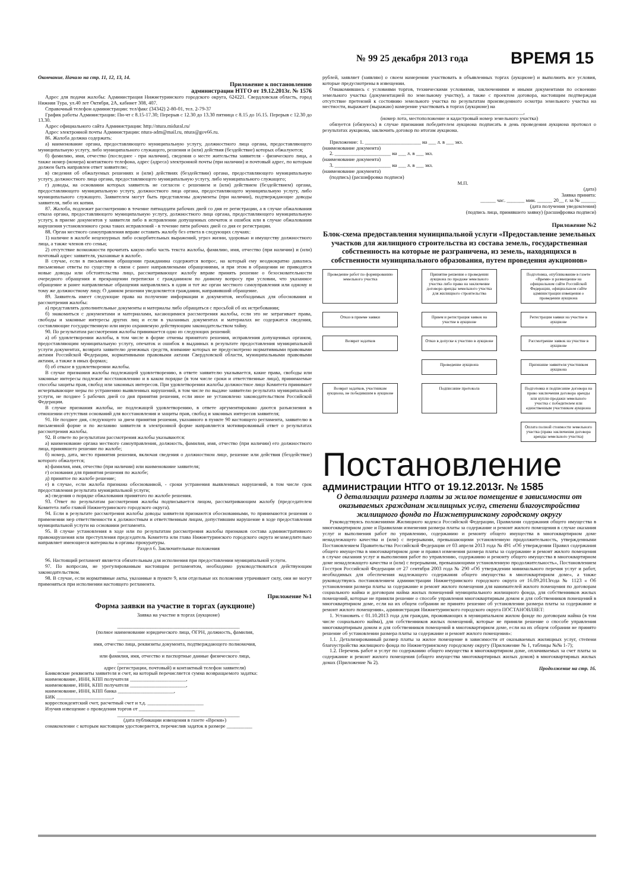№ 99 25 декабря 2013 года ВРЕМЯ 15
Окончание. Начало на стр. 11, 12, 13, 14.
Приложение к постановлению
администрации НТГО от 19.12.2013г. № 1576
Адрес для подачи жалобы: Администрация Нижнетуринского городского округа, 624221. Свердловская область, город Нижняя Тура, ул.40 лет Октября, 2А, кабинет 308, 407.
Справочный телефон администрации: тел/факс (34342) 2-80-01, тел. 2-79-37
График работы Администрации: Пн-чт с 8.15-17.30; Перерыв с 12.30 до 13.30 пятница с 8.15 до 16.15. Перерыв с 12.30 до 13.30.
Адрес официального сайта Администрации: http://ntura.midural.ru/
Адрес электронной почты Администрации: ntura-adm@mail.ru, ntura@gov66.ru.
86. Жалоба должна содержать:
а) наименование органа, предоставляющего муниципальную услугу, должностного лица органа, предоставляющего муниципальную услугу, либо муниципального служащего, решения и (или) действия (бездействие) которых обжалуются;
б) фамилию, имя, отчество (последнее - при наличии), сведения о месте жительства заявителя - физического лица, а также номер (номера) контактного телефона, адрес (адреса) электронной почты (при наличии) и почтовый адрес, по которым должен быть направлен ответ заявителю;
в) сведения об обжалуемых решениях и (или) действиях (бездействии) органа, предоставляющего муниципальную услугу, должностного лица органа, предоставляющего муниципальную услугу, либо муниципального служащего;
г) доводы, на основании которых заявитель не согласен с решением и (или) действием (бездействием) органа, предоставляющего муниципальную услугу, должностного лица органа, предоставляющего муниципальную услугу, либо муниципального служащего. Заявителем могут быть представлены документы (при наличии), подтверждающие доводы заявителя, либо их копии.
87. Жалоба, подлежит рассмотрению в течение пятнадцати рабочих дней со дня ее регистрации, а в случае обжалования отказа органа, предоставляющего муниципальную услугу, должностного лица органа, предоставляющего муниципальную услугу, в приеме документов у заявителя либо в исправлении допущенных опечаток и ошибок или в случае обжалования нарушения установленного срока таких исправлений - в течение пяти рабочих дней со дня ее регистрации.
88. Орган местного самоуправления вправе оставить жалобу без ответа в следующих случаях:
1) наличие в жалобе нецензурных либо оскорбительных выражений, угроз жизни, здоровью и имуществу должностного лица, а также членов его семьи;
2) отсутствие возможности прочитать какую-либо часть текста жалобы, фамилию, имя, отчество (при наличии) и (или) почтовый адрес заявителя, указанные в жалобе.
В случае, если в письменном обращении гражданина содержится вопрос, на который ему неоднократно давались письменные ответы по существу в связи с ранее направляемыми обращениями, и при этом в обращении не приводятся новые доводы или обстоятельства лицо, рассматривающее жалобу вправе принять решение о безосновательности очередного обращения и прекращении переписки с гражданином по данному вопросу при условии, что указанное обращение и ранее направляемые обращения направлялись в один и тот же орган местного самоуправления или одному и тому же должностному лицу. О данном решении уведомляется гражданин, направивший обращение.
89. Заявитель имеет следующие права на получение информации и документов, необходимых для обоснования и рассмотрения жалобы:
а) представлять дополнительные документы и материалы либо обращаться с просьбой об их истребовании;
б) знакомиться с документами и материалами, касающимися рассмотрения жалобы, если это не затрагивает права, свободы и законные интересы других лиц и если в указанных документах и материалах не содержатся сведения, составляющие государственную или иную охраняемую действующим законодательством тайну.
90. По результатам рассмотрения жалобы принимается одно из следующих решений:
а) об удовлетворении жалобы, в том числе в форме отмены принятого решения, исправления допущенных органом, предоставляющим муниципальную услугу, опечаток и ошибок в выданных в результате предоставления муниципальной услуги документах, возврата заявителю денежных средств, взимание которых не предусмотрено нормативными правовыми актами Российской Федерации, нормативными правовыми актами Свердловской области, муниципальными правовыми актами, а также в иных формах;
б) об отказе в удовлетворении жалобы.
В случае признания жалобы подлежащей удовлетворению, в ответе заявителю указывается, какие права, свободы или законные интересы подлежат восстановлению и в каком порядке (в том числе сроки и ответственные лица), принимаемые способы защиты прав, свобод или законных интересов. При удовлетворении жалобы должностное лицо Комитета принимает исчерпывающие меры по устранению выявленных нарушений, в том числе по выдаче заявителю результата муниципальной услуги, не позднее 5 рабочих дней со дня принятия решения, если иное не установлено законодательством Российской Федерации.
В случае признания жалобы, не подлежащей удовлетворению, в ответе аргументировано даются разъяснения в отношении отсутствия оснований для восстановления и защиты прав, свобод и законных интересов заявителя;
91. Не позднее дня, следующего за днем принятия решения, указанного в пункте 90 настоящего регламента, заявителю в письменной форме и по желанию заявителя в электронной форме направляется мотивированный ответ о результатах рассмотрения жалобы.
92. В ответе по результатам рассмотрения жалобы указываются:
а) наименование органа местного самоуправления, должность, фамилия, имя, отчество (при наличии) его должностного лица, принявшего решение по жалобе;
б) номер, дата, место принятия решения, включая сведения о должностном лице, решение или действия (бездействие) которого обжалуется;
в) фамилия, имя, отчество (при наличии) или наименование заявителя;
г) основания для принятия решения по жалобе;
д) принятое по жалобе решение;
е) в случае, если жалоба признана обоснованной, - сроки устранения выявленных нарушений, в том числе срок предоставления результата муниципальной услуги;
ж) сведения о порядке обжалования принятого по жалобе решения.
93. Ответ по результатам рассмотрения жалобы подписывается лицом, рассматривающим жалобу (председателем Комитета либо главой Нижнетуринского городского округа).
94. Если в результате рассмотрения жалобы доводы заявителя признаются обоснованными, то принимаются решения о применении мер ответственности к должностным и ответственным лицам, допустившим нарушение в ходе предоставления муниципальной услуги на основании регламента.
95. В случае установления в ходе или по результатам рассмотрения жалобы признаков состава административного правонарушения или преступления председатель Комитета или глава Нижнетуринского городского округа незамедлительно направляет имеющиеся материалы в органы прокуратуры.
Раздел 6. Заключительные положения
96. Настоящий регламент является обязательным для исполнения при предоставлении муниципальной услуги.
97. По вопросам, не урегулированным настоящим регламентом, необходимо руководствоваться действующим законодательством.
98. В случае, если нормативные акты, указанные в пункте 9, или отдельные их положения утрачивают силу, они не могут применяться при исполнении настоящего регламента.
Приложение №1
Форма заявки на участие в торгах (аукционе)
Заявка на участие в торгах (аукционе)
________________________________________________
(полное наименование юридического лица, ОГРН, должность, фамилия,
________________________________________________
имя, отчество лица, реквизиты документа, подтверждающего полномочия,
________________________________________________
или фамилия, имя, отчество и паспортные данные физического лица,
________________________________________________
адрес (регистрации, почтовый) и контактный телефон заявителя)
Банковские реквизиты заявителя и счет, на который перечисляется сумма возвращаемого задатка:
наименование, ИНН, КПП получателя ______________________,
наименование, ИНН, КПП получателя ______________________,
наименование, ИНН, КПП банка ______________________,
БИК ______________________,
корреспондентский счет, расчетный счет и т.д. ______________________
Изучив извещение о проведении торгов от ______________________
________________________________________________
(дата публикации извещения в газете «Время»)
ознакомление с которым настоящим удостоверяется, перечислив задаток в размере __________
рублей, заявляет (заявляю) о своем намерении участвовать в объявленных торгах (аукционе) и выполнить все условия, которые предусмотрены в извещении.
Ознакомившись с условиями торгов, техническими условиями, заключениями и иными документами по освоению земельного участка (документацией по земельному участку), а также с проектом договора, настоящим подтверждая отсутствие претензий к состоянию земельного участка по результатам произведенного осмотра земельного участка на местности, выражает (выражаю) намерение участвовать в торгах (аукционе) на
________________________________________________,
(номер лота, местоположение и кадастровый номер земельного участка)
обязуется (обязуюсь) в случае признания победителем аукциона подписать в день проведения аукциона протокол о результатах аукциона, заключить договор по итогам аукциона.
Приложение: 1. ______________________ на ___ л. в ___ экз.
(наименование документа)
2. ______________________ на ___ л. в ___ экз.
(наименование документа)
3. ______________________ на ___ л. в ___ экз.
(наименование документа)
(подпись) (расшифровка подписи)
М.П.
(дата)
Заявка принята:
______ час. _______ мин. ______ 20__ г. за № ______
(дата получения уведомления)
(подпись лица, принявшего заявку) (расшифровка подписи)
Приложение №2
Блок-схема предоставления муниципальной услуги «Предоставление земельных участков для жилищного строительства из состава земель, государственная собственность на которые не разграничена, из земель, находящихся в собственности муниципального образования, путем проведения аукционов»
Проведение работ по формированию земельного участка
Принятие решения о проведении аукциона по продаже земельного участка либо права на заключение договора аренды земельного участка для жилищного строительства
Подготовка, опубликование в газете «Время» и размещение на официальном сайте Российской Федерации, официальном сайте администрации извещения о проведении аукциона
Отказ в приеме заявки
Прием и регистрация заявок на участие в аукционе
Регистрация заявки на участие в аукционе
Возврат задатков
Отказ в допуске к участию в аукционе
Рассмотрение заявок на участие в аукционе
Проведение аукциона
Признание заявителя участником аукциона
Возврат задатков, участникам аукциона, не победившим в аукционе
Подписание протокола
Подготовка и подписание договора на право заключения договора аренды или купли-продажи земельного участка с победителем или единственным участником аукциона
Оплата полной стоимости земельного участка (права заключения договора аренды земельного участка)
Постановление
администрации НТГО от 19.12.2013г. № 1585
О детализации размера платы за жилое помещение в зависимости от оказываемых гражданам жилищных услуг, степени благоустройства жилищного фонда по Нижнетуринскому городскому округу
Руководствуясь положениями Жилищного кодекса Российской Федерации, Правилами содержания общего имущества в многоквартирном доме и Правилами изменения размера платы за содержание и ремонт жилого помещения в случае оказания услуг и выполнения работ по управлению, содержанию и ремонту общего имущества в многоквартирном доме ненадлежащего качества и (или) с перерывами, превышающими установленную продолжительность, утвержденными Постановлением Правительства Российской Федерации от 03 апреля 2013 года № 491 «Об утверждении Правил содержания общего имущества в многоквартирном доме и правил изменения размера платы за содержание и ремонт жилого помещения в случае оказания услуг и выполнения работ по управлению, содержанию и ремонту общего имущества в многоквартирном доме ненадлежащего качества и (или) с перерывами, превышающими установленную продолжительность», Постановлением Госстроя Российской Федерации от 27 сентября 2003 года № 290 «Об утверждении минимального перечня услуг и работ, необходимых для обеспечения надлежащего содержания общего имущества в многоквартирном доме», а также руководствуясь постановлением администрации Нижнетуринского городского округа от 16.09.2013года № 1123 « Об установлении размера платы за содержание и ремонт жилого помещения для нанимателей жилого помещения по договорам социального найма и договорам найма жилых помещений муниципального жилищного фонда, для собственников жилых помещений, которые не приняли решение о способе управления многоквартирным домом и для собственников помещений в многоквартирном доме, если на их общем собрании не принято решение об установлении размера платы за содержание и ремонт жилого помещения», администрация Нижнетуринского городского округа ПОСТАНОВЛЯЕТ:
1. Установить с 01.10.2013 года для граждан, проживающих в муниципальном жилом фонде по договорам найма (в том числе социального найма), для собственников жилых помещений, которые не приняли решение о способе управления многоквартирным домом и для собственников помещений в многоквартирном доме, если на их общем собрании не принято решение об установлении размера платы за содержание и ремонт жилого помещения»:
1.1. Детализированный размер платы за жилое помещение в зависимости от оказываемых жилищных услуг, степени благоустройства жилищного фонда по Нижнетуринскому городскому округу (Приложение № 1, таблицы №№ 1-7);
1.2. Перечень работ и услуг по содержанию общего имущества в многоквартирном доме, оплачиваемых за счет платы за содержание и ремонт жилого помещения (общего имущества многоквартирных жилых домов) в многоквартирных жилых домах (Приложение № 2).
Продолжение на стр. 16.